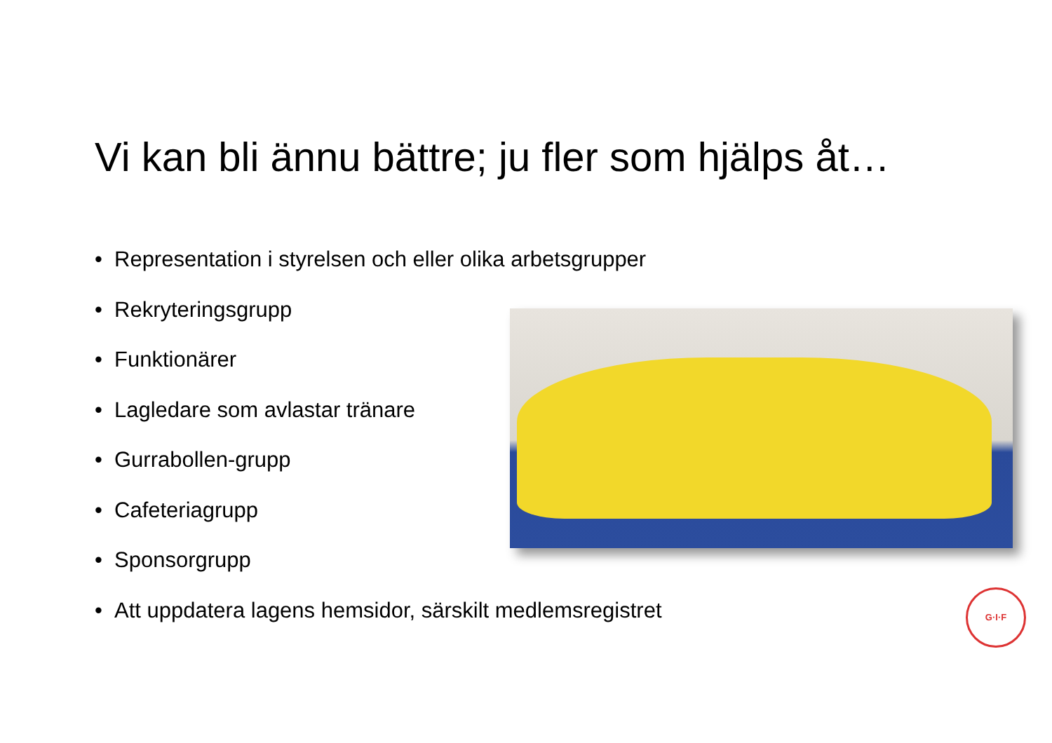Vi kan bli ännu bättre; ju fler som hjälps åt…
• Representation i styrelsen och eller olika arbetsgrupper
• Rekryteringsgrupp
• Funktionärer
• Lagledare som avlastar tränare
• Gurrabollen-grupp
• Cafeteriagrupp
• Sponsorgrupp
• Att uppdatera lagens hemsidor, särskilt medlemsregistret
G·I·F